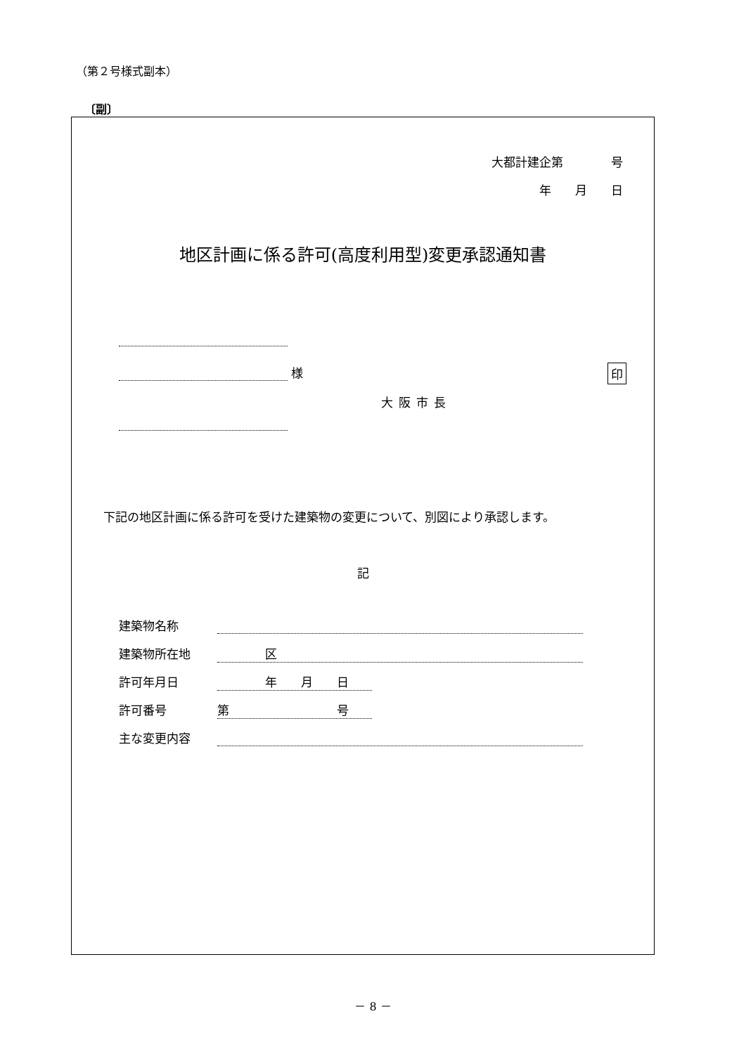（第２号様式副本）
〔副〕
大都計建企第　　　　号
年　　月　　日
地区計画に係る許可(高度利用型)変更承認通知書
様 印
大阪市長
下記の地区計画に係る許可を受けた建築物の変更について、別図により承認します。
記
建築物名称
建築物所在地　　　　区
許可年月日　　　　年　　月　　日
許可番号 第　　　　　　　　　号
主な変更内容
－ 8 －